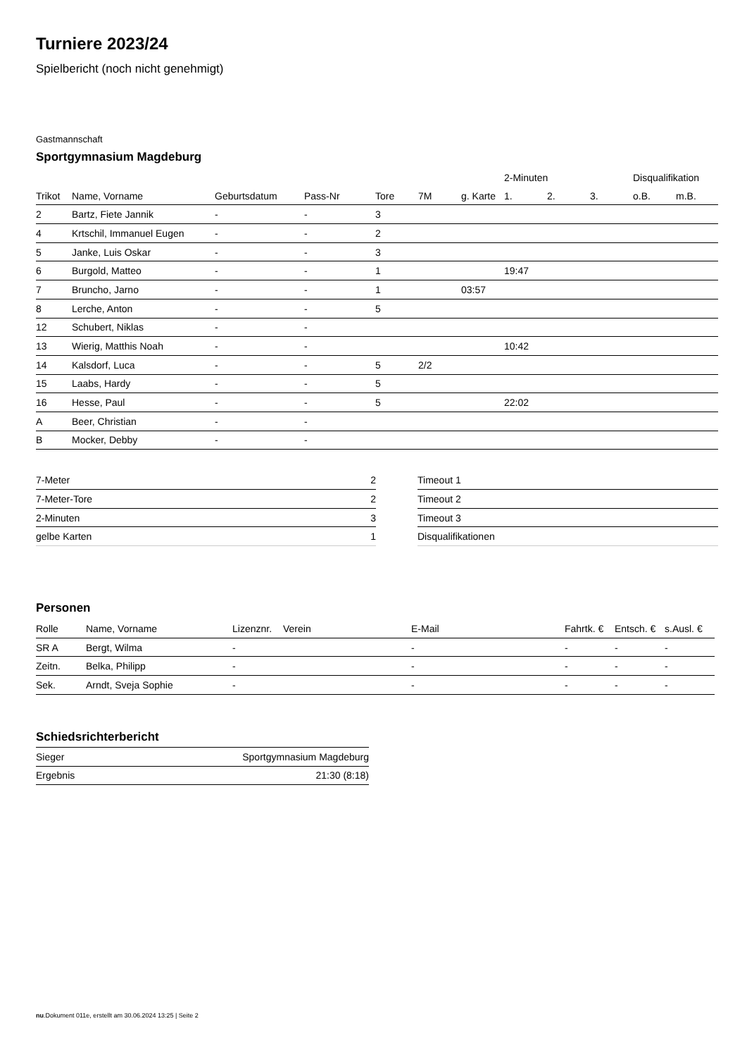Turniere 2023/24
Spielbericht (noch nicht genehmigt)
Gastmannschaft
Sportgymnasium Magdeburg
| | | | | | | | 2-Minuten | | | Disqualifikation | |
| --- | --- | --- | --- | --- | --- | --- | --- | --- | --- | --- | --- |
| Trikot | Name, Vorname | Geburtsdatum | Pass-Nr | Tore | 7M | g. Karte | 1. | 2. | 3. | o.B. | m.B. |
| 2 | Bartz, Fiete Jannik | - | - | 3 | | | | | | | |
| 4 | Krtschil, Immanuel Eugen | - | - | 2 | | | | | | | |
| 5 | Janke, Luis Oskar | - | - | 3 | | | | | | | |
| 6 | Burgold, Matteo | - | - | 1 | | | 19:47 | | | | |
| 7 | Bruncho, Jarno | - | - | 1 | | 03:57 | | | | | |
| 8 | Lerche, Anton | - | - | 5 | | | | | | | |
| 12 | Schubert, Niklas | - | - | | | | | | | | |
| 13 | Wierig, Matthis Noah | - | - | | | | 10:42 | | | | |
| 14 | Kalsdorf, Luca | - | - | 5 | 2/2 | | | | | | |
| 15 | Laabs, Hardy | - | - | 5 | | | | | | | |
| 16 | Hesse, Paul | - | - | 5 | | | 22:02 | | | | |
| A | Beer, Christian | - | - | | | | | | | | |
| B | Mocker, Debby | - | - | | | | | | | | |
| 7-Meter | 2 |
| 7-Meter-Tore | 2 |
| 2-Minuten | 3 |
| gelbe Karten | 1 |
| Timeout 1 |
| Timeout 2 |
| Timeout 3 |
| Disqualifikationen |
Personen
| Rolle | Name, Vorname | Lizenznr. | Verein | E-Mail | Fahrtk. € | Entsch. € | s.Ausl. € |
| --- | --- | --- | --- | --- | --- | --- | --- |
| SR A | Bergt, Wilma | - | | - | - | - | - |
| Zeitn. | Belka, Philipp | - | | - | - | - | - |
| Sek. | Arndt, Sveja Sophie | - | | - | - | - | - |
Schiedsrichterbericht
| Sieger | Sportgymnasium Magdeburg |
| Ergebnis | 21:30 (8:18) |
nu.Dokument 011e, erstellt am 30.06.2024 13:25 | Seite 2